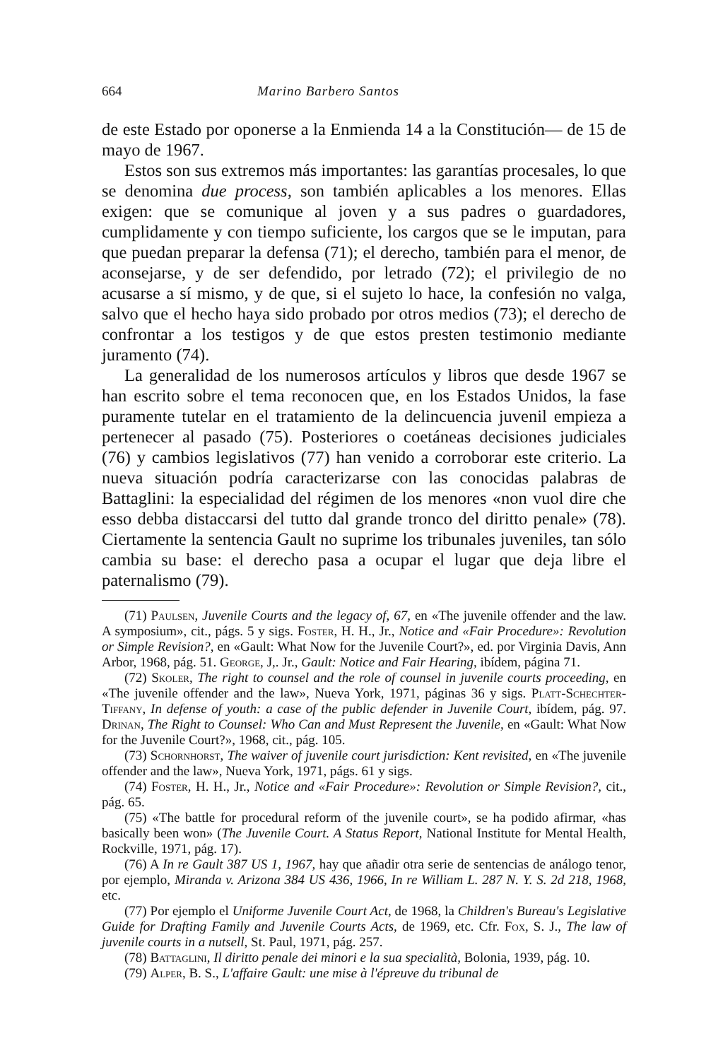664 Marino Barbero Santos
de este Estado por oponerse a la Enmienda 14 a la Constitución— de 15 de mayo de 1967.
Estos son sus extremos más importantes: las garantías procesales, lo que se denomina due process, son también aplicables a los menores. Ellas exigen: que se comunique al joven y a sus padres o guardadores, cumplidamente y con tiempo suficiente, los cargos que se le imputan, para que puedan preparar la defensa (71); el derecho, también para el menor, de aconsejarse, y de ser defendido, por letrado (72); el privilegio de no acusarse a sí mismo, y de que, si el sujeto lo hace, la confesión no valga, salvo que el hecho haya sido probado por otros medios (73); el derecho de confrontar a los testigos y de que estos presten testimonio mediante juramento (74).
La generalidad de los numerosos artículos y libros que desde 1967 se han escrito sobre el tema reconocen que, en los Estados Unidos, la fase puramente tutelar en el tratamiento de la delincuencia juvenil empieza a pertenecer al pasado (75). Posteriores o coetáneas decisiones judiciales (76) y cambios legislativos (77) han venido a corroborar este criterio. La nueva situación podría caracterizarse con las conocidas palabras de Battaglini: la especialidad del régimen de los menores «non vuol dire che esso debba distaccarsi del tutto dal grande tronco del diritto penale» (78). Ciertamente la sentencia Gault no suprime los tribunales juveniles, tan sólo cambia su base: el derecho pasa a ocupar el lugar que deja libre el paternalismo (79).
(71) Paulsen, Juvenile Courts and the legacy of, 67, en «The juvenile offender and the law. A symposium», cit., págs. 5 y sigs. Foster, H. H., Jr., Notice and «Fair Procedure»: Revolution or Simple Revision?, en «Gault: What Now for the Juvenile Court?», ed. por Virginia Davis, Ann Arbor, 1968, pág. 51. George, J,. Jr., Gault: Notice and Fair Hearing, ibídem, página 71.
(72) Skoler, The right to counsel and the role of counsel in juvenile courts proceeding, en «The juvenile offender and the law», Nueva York, 1971, páginas 36 y sigs. Platt-Schechter-Tiffany, In defense of youth: a case of the public defender in Juvenile Court, ibídem, pág. 97. Drinan, The Right to Counsel: Who Can and Must Represent the Juvenile, en «Gault: What Now for the Juvenile Court?», 1968, cit., pág. 105.
(73) Schornhorst, The waiver of juvenile court jurisdiction: Kent revisited, en «The juvenile offender and the law», Nueva York, 1971, págs. 61 y sigs.
(74) Foster, H. H., Jr., Notice and «Fair Procedure»: Revolution or Simple Revision?, cit., pág. 65.
(75) «The battle for procedural reform of the juvenile court», se ha podido afirmar, «has basically been won» (The Juvenile Court. A Status Report, National Institute for Mental Health, Rockville, 1971, pág. 17).
(76) A In re Gault 387 US 1, 1967, hay que añadir otra serie de sentencias de análogo tenor, por ejemplo, Miranda v. Arizona 384 US 436, 1966, In re William L. 287 N. Y. S. 2d 218, 1968, etc.
(77) Por ejemplo el Uniforme Juvenile Court Act, de 1968, la Children's Bureau's Legislative Guide for Drafting Family and Juvenile Courts Acts, de 1969, etc. Cfr. Fox, S. J., The law of juvenile courts in a nutsell, St. Paul, 1971, pág. 257.
(78) Battaglini, Il diritto penale dei minori e la sua specialità, Bolonia, 1939, pág. 10.
(79) Alper, B. S., L'affaire Gault: une mise à l'épreuve du tribunal de